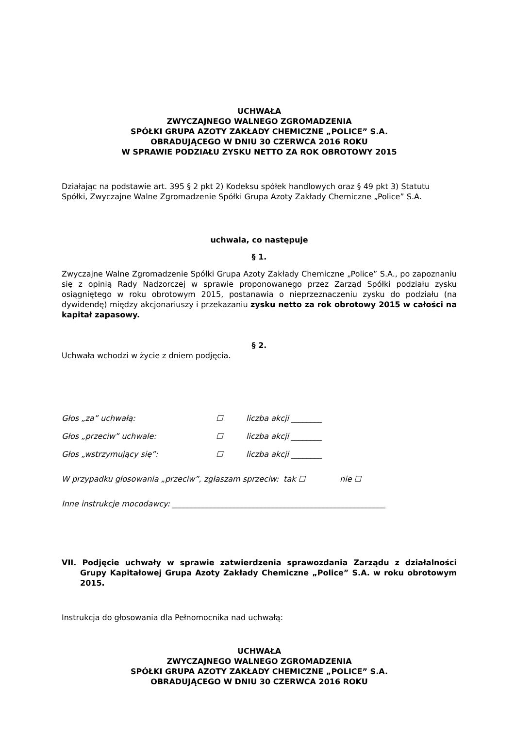UCHWAŁA
ZWYCZAJNEGO WALNEGO ZGROMADZENIA
SPÓŁKI GRUPA AZOTY ZAKŁADY CHEMICZNE „POLICE” S.A.
OBRADUJĄCEGO W DNIU 30 CZERWCA 2016 ROKU
W SPRAWIE PODZIAŁU ZYSKU NETTO ZA ROK OBROTOWY 2015
Działając na podstawie art. 395 § 2 pkt 2) Kodeksu spółek handlowych oraz § 49 pkt 3) Statutu Spółki, Zwyczajne Walne Zgromadzenie Spółki Grupa Azoty Zakłady Chemiczne „Police” S.A.
uchwala, co następuje
§ 1.
Zwyczajne Walne Zgromadzenie Spółki Grupa Azoty Zakłady Chemiczne „Police” S.A., po zapoznaniu się z opinią Rady Nadzorczej w sprawie proponowanego przez Zarząd Spółki podziału zysku osiągniętego w roku obrotowym 2015, postanawia o nieprzeznaczeniu zysku do podziału (na dywidendę) między akcjonariuszy i przekazaniu zysku netto za rok obrotowy 2015 w całości na kapitał zapasowy.
§ 2.
Uchwała wchodzi w życie z dniem podjęcia.
Głos „za” uchwałą: ☐ liczba akcji ________
Głos „przeciw” uchwale: ☐ liczba akcji ________
Głos „wstrzymujący się”: ☐ liczba akcji ________
W przypadku głosowania „przeciw”, zgłaszam sprzeciw: tak ☐ nie ☐
Inne instrukcje mocodawcy: _______________________________________________________
VII. Podjęcie uchwały w sprawie zatwierdzenia sprawozdania Zarządu z działalności Grupy Kapitałowej Grupa Azoty Zakłady Chemiczne „Police” S.A. w roku obrotowym 2015.
Instrukcja do głosowania dla Pełnomocnika nad uchwałą:
UCHWAŁA
ZWYCZAJNEGO WALNEGO ZGROMADZENIA
SPÓŁKI GRUPA AZOTY ZAKŁADY CHEMICZNE „POLICE” S.A.
OBRADUJĄCEGO W DNIU 30 CZERWCA 2016 ROKU